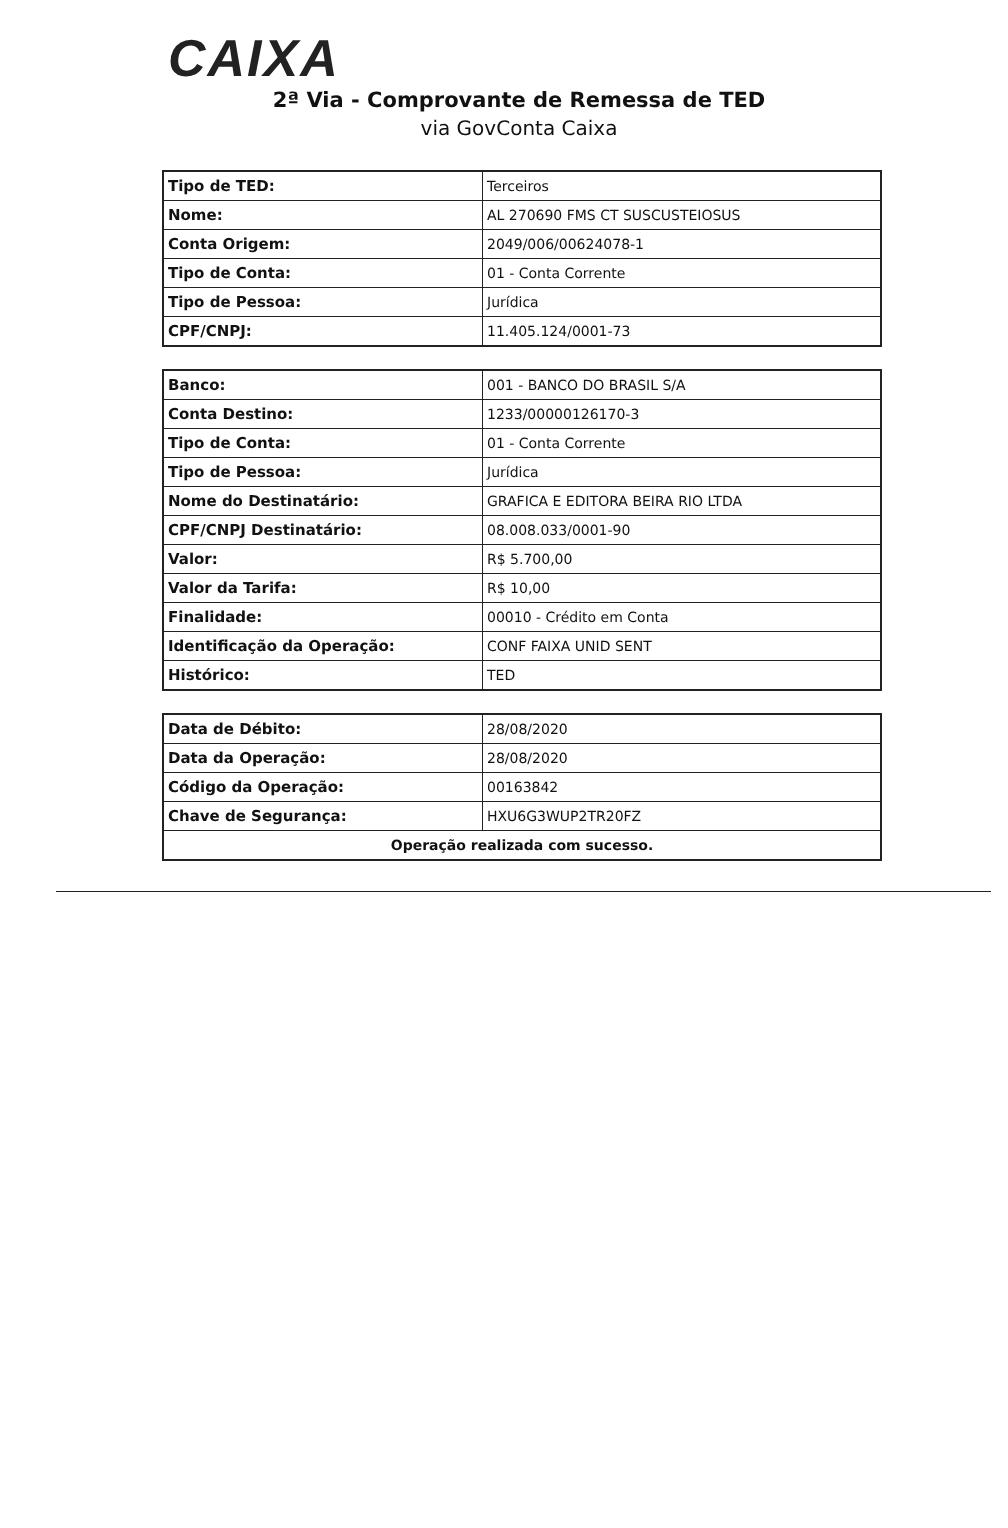CAIXA
2ª Via - Comprovante de Remessa de TED
via GovConta Caixa
| Tipo de TED: | Terceiros |
| Nome: | AL 270690 FMS CT SUSCUSTEIOSUS |
| Conta Origem: | 2049/006/00624078-1 |
| Tipo de Conta: | 01 - Conta Corrente |
| Tipo de Pessoa: | Jurídica |
| CPF/CNPJ: | 11.405.124/0001-73 |
| Banco: | 001 - BANCO DO BRASIL S/A |
| Conta Destino: | 1233/00000126170-3 |
| Tipo de Conta: | 01 - Conta Corrente |
| Tipo de Pessoa: | Jurídica |
| Nome do Destinatário: | GRAFICA E EDITORA BEIRA RIO LTDA |
| CPF/CNPJ Destinatário: | 08.008.033/0001-90 |
| Valor: | R$ 5.700,00 |
| Valor da Tarifa: | R$ 10,00 |
| Finalidade: | 00010 - Crédito em Conta |
| Identificação da Operação: | CONF FAIXA UNID SENT |
| Histórico: | TED |
| Data de Débito: | 28/08/2020 |
| Data da Operação: | 28/08/2020 |
| Código da Operação: | 00163842 |
| Chave de Segurança: | HXU6G3WUP2TR20FZ |
| Operação realizada com sucesso. | |